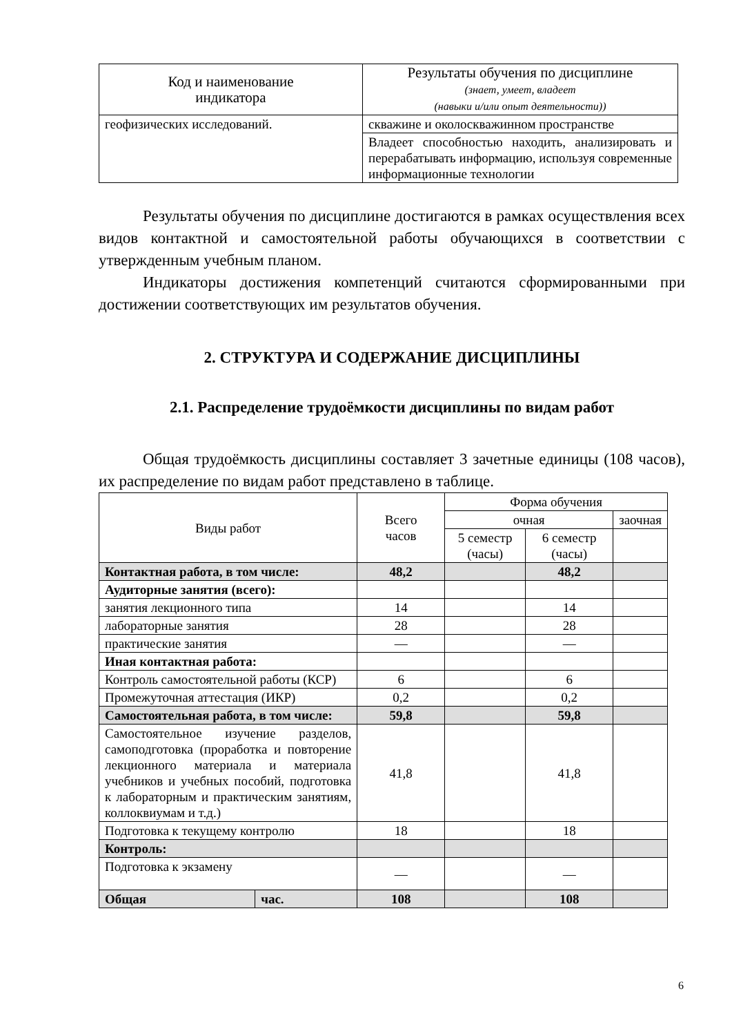| Код и наименование индикатора | Результаты обучения по дисциплине (знает, умеет, владеет (навыки и/или опыт деятельности)) |
| --- | --- |
| геофизических исследований. | скважине и околоскважинном пространстве |
| | Владеет способностью находить, анализировать и перерабатывать информацию, используя современные информационные технологии |
Результаты обучения по дисциплине достигаются в рамках осуществления всех видов контактной и самостоятельной работы обучающихся в соответствии с утвержденным учебным планом.
Индикаторы достижения компетенций считаются сформированными при достижении соответствующих им результатов обучения.
2. СТРУКТУРА И СОДЕРЖАНИЕ ДИСЦИПЛИНЫ
2.1. Распределение трудоёмкости дисциплины по видам работ
Общая трудоёмкость дисциплины составляет 3 зачетные единицы (108 часов), их распределение по видам работ представлено в таблице.
| Виды работ | | Всего часов | Форма обучения | | |
| --- | --- | --- | --- | --- | --- |
| | | | очная | | заочная |
| | | | 5 семестр (часы) | 6 семестр (часы) | |
| Контактная работа, в том числе: | | 48,2 | | 48,2 | |
| Аудиторные занятия (всего): | | | | | |
| занятия лекционного типа | | 14 | | 14 | |
| лабораторные занятия | | 28 | | 28 | |
| практические занятия | | — | | — | |
| Иная контактная работа: | | | | | |
| Контроль самостоятельной работы (КСР) | | 6 | | 6 | |
| Промежуточная аттестация (ИКР) | | 0,2 | | 0,2 | |
| Самостоятельная работа, в том числе: | | 59,8 | | 59,8 | |
| Самостоятельное изучение разделов, самоподготовка (проработка и повторение лекционного материала и материала учебников и учебных пособий, подготовка к лабораторным и практическим занятиям, коллоквиумам и т.д.) | | 41,8 | | 41,8 | |
| Подготовка к текущему контролю | | 18 | | 18 | |
| Контроль: | | | | | |
| Подготовка к экзамену | | — | | — | |
| Общая | час. | 108 | | 108 | |
6